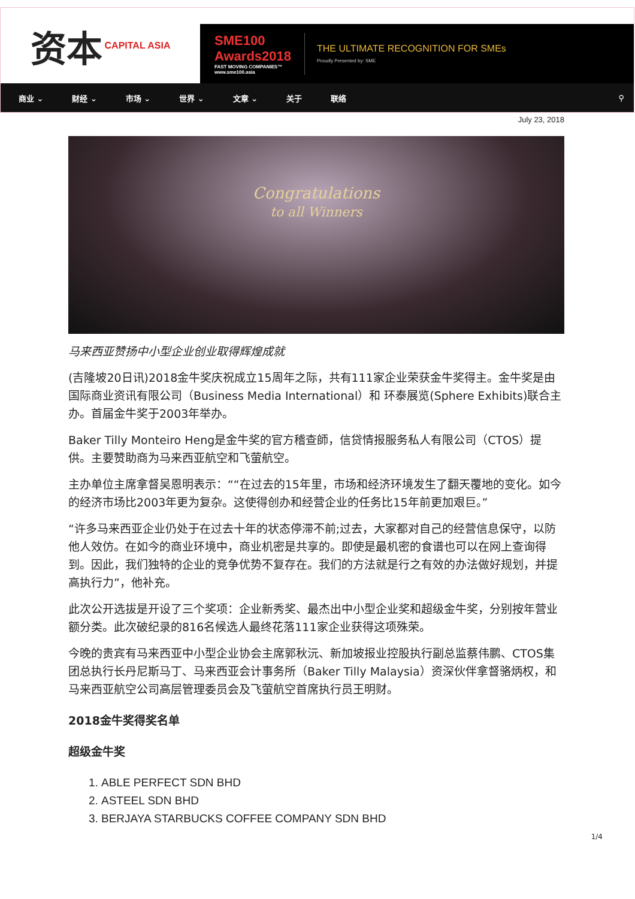资本 CAPITAL ASIA
SME100 Awards2018
FAST MOVING COMPANIES™ www.sme100.asia
THE ULTIMATE RECOGNITION FOR SMEs
Proudly Presented by: SME
商业 ⌄ 财经 ⌄ 市场 ⌄ 世界 ⌄ 文章 ⌄ 关于 联络 ⚲
July 23, 2018
Congratulations
to all Winners
马来西亚赞扬中小型企业创业取得辉煌成就
(吉隆坡20日讯)2018金牛奖庆祝成立15周年之际，共有111家企业荣获金牛奖得主。金牛奖是由国际商业资讯有限公司（Business Media International）和 环泰展览(Sphere Exhibits)联合主办。首届金牛奖于2003年举办。
Baker Tilly Monteiro Heng是金牛奖的官方稽查師，信贷情报服务私人有限公司（CTOS）提供。主要赞助商为马来西亚航空和飞萤航空。
主办单位主席拿督吴恩明表示：““在过去的15年里，市场和经济环境发生了翻天覆地的变化。如今的经济市场比2003年更为复杂。这使得创办和经营企业的任务比15年前更加艰巨。”
“许多马来西亚企业仍处于在过去十年的状态停滞不前;过去，大家都对自己的经营信息保守，以防他人效仿。在如今的商业环境中，商业机密是共享的。即使是最机密的食谱也可以在网上查询得到。因此，我们独特的企业的竞争优势不复存在。我们的方法就是行之有效的办法做好规划，并提高执行力”，他补充。
此次公开选拔是开设了三个奖项：企业新秀奖、最杰出中小型企业奖和超级金牛奖，分别按年营业额分类。此次破纪录的816名候选人最终花落111家企业获得这项殊荣。
今晚的贵宾有马来西亚中小型企业协会主席郭秋沅、新加坡报业控股执行副总监蔡伟鹏、CTOS集团总执行长丹尼斯马丁、马来西亚会计事务所（Baker Tilly Malaysia）资深伙伴拿督骆炳权，和马来西亚航空公司高层管理委员会及飞萤航空首席执行员王明财。
2018金牛奖得奖名单
超级金牛奖
1. ABLE PERFECT SDN BHD
2. ASTEEL SDN BHD
3. BERJAYA STARBUCKS COFFEE COMPANY SDN BHD
1/4